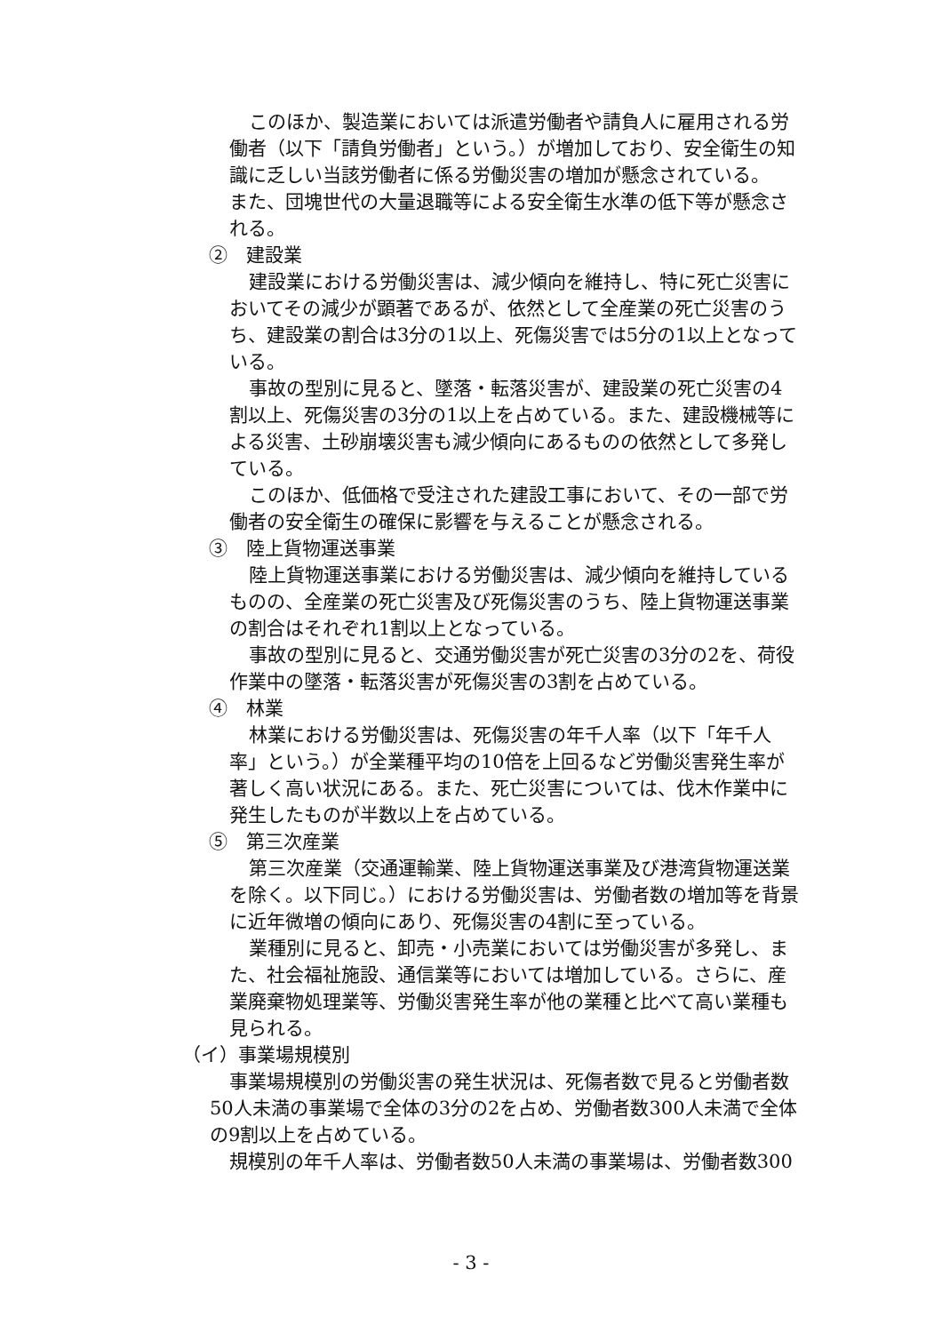このほか、製造業においては派遣労働者や請負人に雇用される労働者（以下「請負労働者」という。）が増加しており、安全衛生の知識に乏しい当該労働者に係る労働災害の増加が懸念されている。
また、団塊世代の大量退職等による安全衛生水準の低下等が懸念される。
②　建設業
建設業における労働災害は、減少傾向を維持し、特に死亡災害においてその減少が顕著であるが、依然として全産業の死亡災害のうち、建設業の割合は3分の1以上、死傷災害では5分の1以上となっている。
事故の型別に見ると、墜落・転落災害が、建設業の死亡災害の4割以上、死傷災害の3分の1以上を占めている。また、建設機械等による災害、土砂崩壊災害も減少傾向にあるものの依然として多発している。
このほか、低価格で受注された建設工事において、その一部で労働者の安全衛生の確保に影響を与えることが懸念される。
③　陸上貨物運送事業
陸上貨物運送事業における労働災害は、減少傾向を維持しているものの、全産業の死亡災害及び死傷災害のうち、陸上貨物運送事業の割合はそれぞれ1割以上となっている。
事故の型別に見ると、交通労働災害が死亡災害の3分の2を、荷役作業中の墜落・転落災害が死傷災害の3割を占めている。
④　林業
林業における労働災害は、死傷災害の年千人率（以下「年千人率」という。）が全業種平均の10倍を上回るなど労働災害発生率が著しく高い状況にある。また、死亡災害については、伐木作業中に発生したものが半数以上を占めている。
⑤　第三次産業
第三次産業（交通運輸業、陸上貨物運送事業及び港湾貨物運送業を除く。以下同じ。）における労働災害は、労働者数の増加等を背景に近年微増の傾向にあり、死傷災害の4割に至っている。
業種別に見ると、卸売・小売業においては労働災害が多発し、また、社会福祉施設、通信業等においては増加している。さらに、産業廃棄物処理業等、労働災害発生率が他の業種と比べて高い業種も見られる。
（イ）事業場規模別
事業場規模別の労働災害の発生状況は、死傷者数で見ると労働者数50人未満の事業場で全体の3分の2を占め、労働者数300人未満で全体の9割以上を占めている。
規模別の年千人率は、労働者数50人未満の事業場は、労働者数300
- 3 -